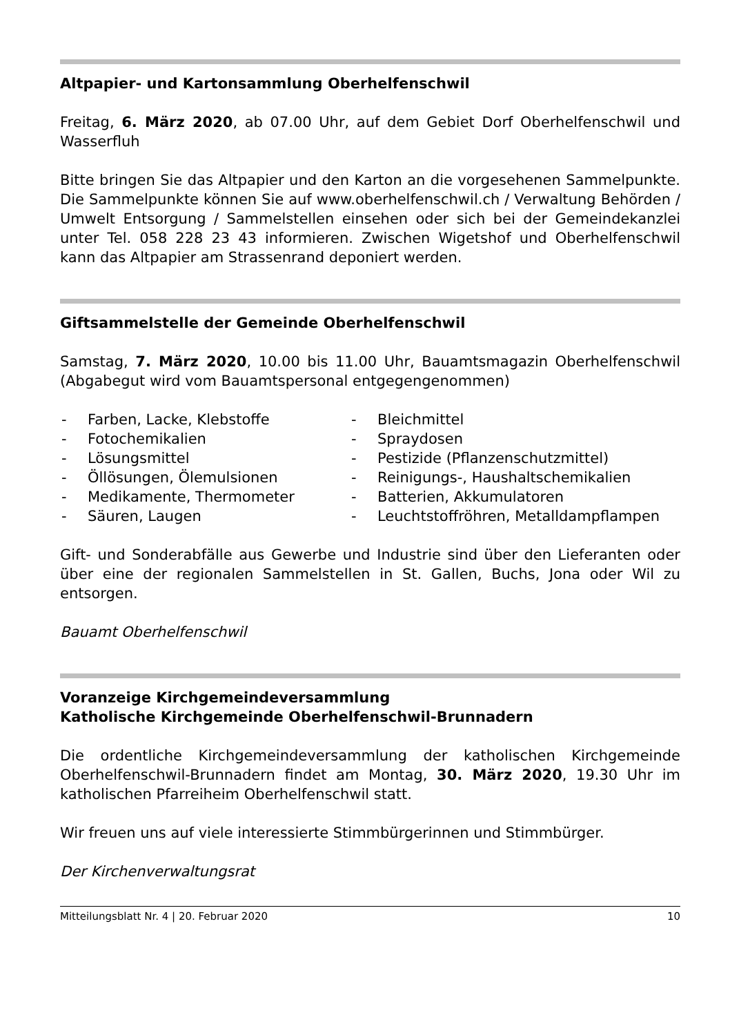Altpapier- und Kartonsammlung Oberhelfenschwil
Freitag, 6. März 2020, ab 07.00 Uhr, auf dem Gebiet Dorf Oberhelfen­schwil und Wasserfluh
Bitte bringen Sie das Altpapier und den Karton an die vorgesehenen Sam­melpunkte. Die Sammelpunkte können Sie auf www.oberhelfenschwil.ch / Verwaltung Behörden / Umwelt Entsorgung / Sammelstellen einsehen oder sich bei der Gemeindekanzlei unter Tel. 058 228 23 43 informieren. Zwi­schen Wigetshof und Oberhelfenschwil kann das Altpapier am Strassenrand deponiert werden.
Giftsammelstelle der Gemeinde Oberhelfenschwil
Samstag, 7. März 2020, 10.00 bis 11.00 Uhr, Bauamtsmagazin Oberhel­fenschwil (Abgabegut wird vom Bauamtspersonal entgegengenommen)
- Farben, Lacke, Klebstoffe
- Fotochemikalien
- Lösungsmittel
- Öllösungen, Ölemulsionen
- Medikamente, Thermometer
- Säuren, Laugen
- Bleichmittel
- Spraydosen
- Pestizide (Pflanzenschutzmittel)
- Reinigungs-, Haushaltschemikalien
- Batterien, Akkumulatoren
- Leuchtstoffröhren, Metalldampf­lampen
Gift- und Sonderabfälle aus Gewerbe und Industrie sind über den Lieferan­ten oder über eine der regionalen Sammelstellen in St. Gallen, Buchs, Jona oder Wil zu entsorgen.
Bauamt Oberhelfenschwil
Voranzeige Kirchgemeindeversammlung
Katholische Kirchgemeinde Oberhelfenschwil-Brunnadern
Die ordentliche Kirchgemeindeversammlung der katholischen Kirchge­meinde Oberhelfenschwil-Brunnadern findet am Montag, 30. März 2020, 19.30 Uhr im katholischen Pfarreiheim Oberhelfenschwil statt.
Wir freuen uns auf viele interessierte Stimmbürgerinnen und Stimmbürger.
Der Kirchenverwaltungsrat
Mitteilungsblatt Nr. 4 | 20. Februar 2020 10